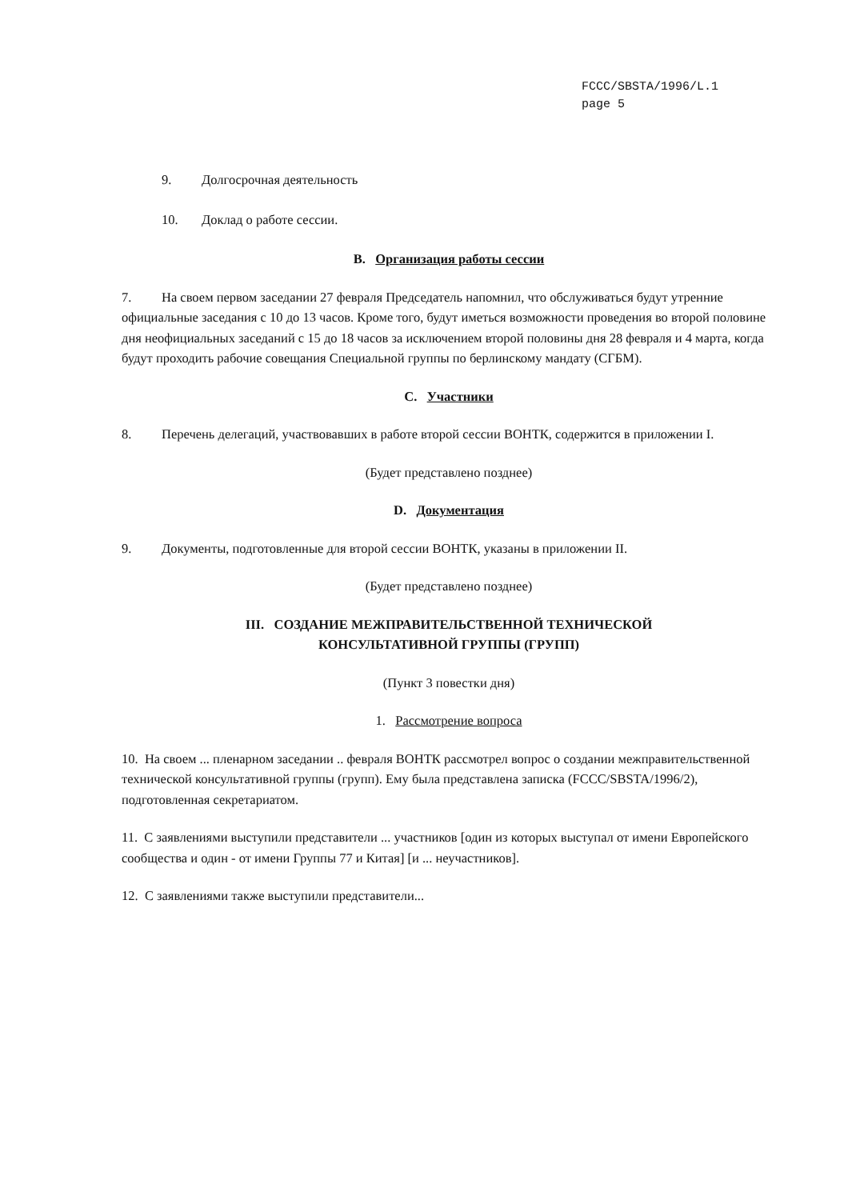FCCC/SBSTA/1996/L.1
page 5
9. Долгосрочная деятельность
10. Доклад о работе сессии.
B. Организация работы сессии
7. На своем первом заседании 27 февраля Председатель напомнил, что обслуживаться будут утренние официальные заседания с 10 до 13 часов. Кроме того, будут иметься возможности проведения во второй половине дня неофициальных заседаний с 15 до 18 часов за исключением второй половины дня 28 февраля и 4 марта, когда будут проходить рабочие совещания Специальной группы по берлинскому мандату (СГБМ).
C. Участники
8. Перечень делегаций, участвовавших в работе второй сессии ВОНТК, содержится в приложении I.
(Будет представлено позднее)
D. Документация
9. Документы, подготовленные для второй сессии ВОНТК, указаны в приложении II.
(Будет представлено позднее)
III. СОЗДАНИЕ МЕЖПРАВИТЕЛЬСТВЕННОЙ ТЕХНИЧЕСКОЙ
КОНСУЛЬТАТИВНОЙ ГРУППЫ (ГРУПП)
(Пункт 3 повестки дня)
1. Рассмотрение вопроса
10. На своем ... пленарном заседании .. февраля ВОНТК рассмотрел вопрос о создании межправительственной технической консультативной группы (групп). Ему была представлена записка (FCCC/SBSTA/1996/2), подготовленная секретариатом.
11. С заявлениями выступили представители ... участников [один из которых выступал от имени Европейского сообщества и один - от имени Группы 77 и Китая] [и ... неучастников].
12. С заявлениями также выступили представители...